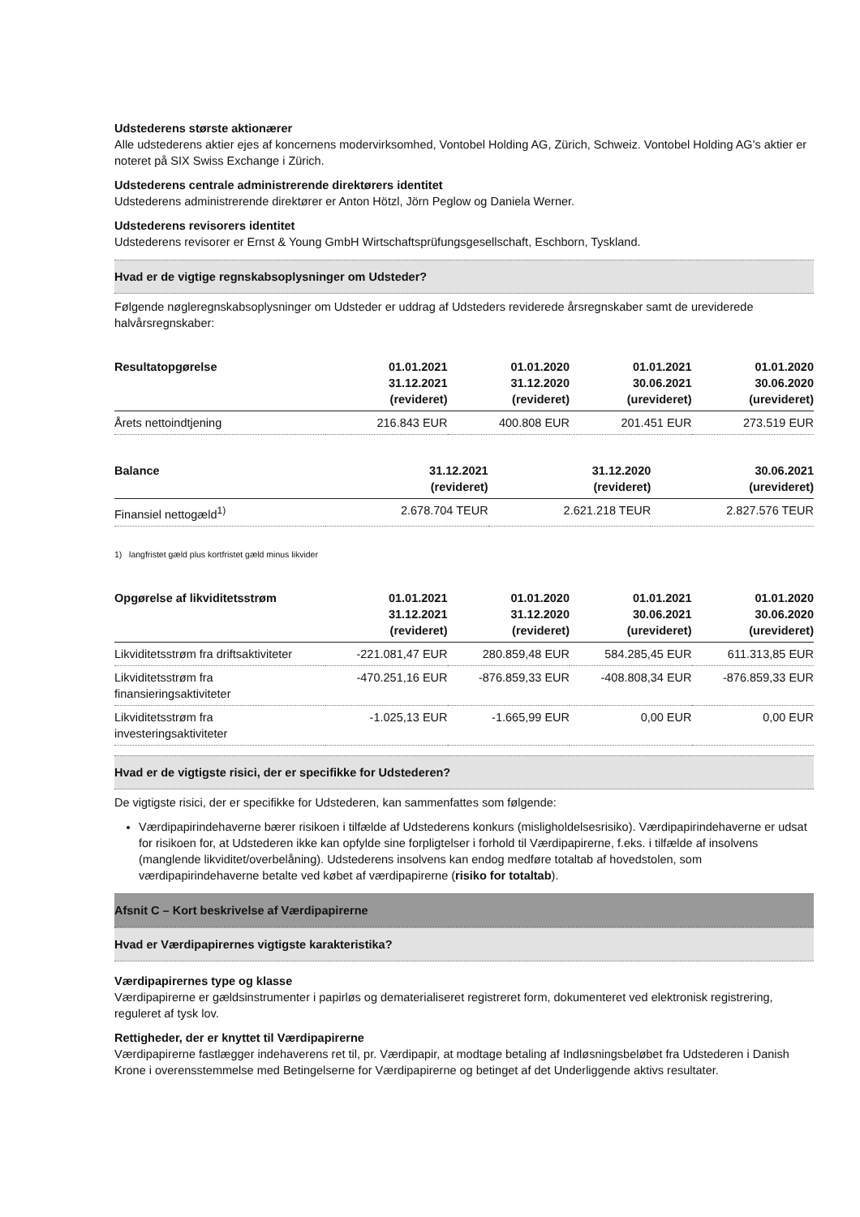Udstederens største aktionærer
Alle udstederens aktier ejes af koncernens modervirksomhed, Vontobel Holding AG, Zürich, Schweiz. Vontobel Holding AG's aktier er noteret på SIX Swiss Exchange i Zürich.
Udstederens centrale administrerende direktørers identitet
Udstederens administrerende direktører er Anton Hötzl, Jörn Peglow og Daniela Werner.
Udstederens revisorers identitet
Udstederens revisorer er Ernst & Young GmbH Wirtschaftsprüfungsgesellschaft, Eschborn, Tyskland.
Hvad er de vigtige regnskabsoplysninger om Udsteder?
Følgende nøgleregnskabsoplysninger om Udsteder er uddrag af Udsteders reviderede årsregnskaber samt de ureviderede halvårsregnskaber:
| Resultatopgørelse | 01.01.2021 31.12.2021 (revideret) | 01.01.2020 31.12.2020 (revideret) | 01.01.2021 30.06.2021 (urevideret) | 01.01.2020 30.06.2020 (urevideret) |
| --- | --- | --- | --- | --- |
| Årets nettoindtjening | 216.843 EUR | 400.808 EUR | 201.451 EUR | 273.519 EUR |
| Balance | 31.12.2021 (revideret) | 31.12.2020 (revideret) | 30.06.2021 (urevideret) | |
| --- | --- | --- | --- | --- |
| Finansiel nettogæld<sup>1)</sup> | 2.678.704 TEUR | 2.621.218 TEUR | 2.827.576 TEUR | |
1) langfristet gæld plus kortfristet gæld minus likvider
| Opgørelse af likviditetsstrøm | 01.01.2021 31.12.2021 (revideret) | 01.01.2020 31.12.2020 (revideret) | 01.01.2021 30.06.2021 (urevideret) | 01.01.2020 30.06.2020 (urevideret) |
| --- | --- | --- | --- | --- |
| Likviditetsstrøm fra driftsaktiviteter | -221.081,47 EUR | 280.859,48 EUR | 584.285,45 EUR | 611.313,85 EUR |
| Likviditetsstrøm fra finansieringsaktiviteter | -470.251,16 EUR | -876.859,33 EUR | -408.808,34 EUR | -876.859,33 EUR |
| Likviditetsstrøm fra investeringsaktiviteter | -1.025,13 EUR | -1.665,99 EUR | 0,00 EUR | 0,00 EUR |
Hvad er de vigtigste risici, der er specifikke for Udstederen?
De vigtigste risici, der er specifikke for Udstederen, kan sammenfattes som følgende:
Værdipapirindehaverne bærer risikoen i tilfælde af Udstederens konkurs (misligholdelsesrisiko). Værdipapirindehaverne er udsat for risikoen for, at Udstederen ikke kan opfylde sine forpligtelser i forhold til Værdipapirerne, f.eks. i tilfælde af insolvens (manglende likviditet/overbelåning). Udstederens insolvens kan endog medføre totaltab af hovedstolen, som værdipapirindehaverne betalte ved købet af værdipapirerne (risiko for totaltab).
Afsnit C – Kort beskrivelse af Værdipapirerne
Hvad er Værdipapirernes vigtigste karakteristika?
Værdipapirernes type og klasse
Værdipapirerne er gældsinstrumenter i papirløs og dematerialiseret registreret form, dokumenteret ved elektronisk registrering, reguleret af tysk lov.
Rettigheder, der er knyttet til Værdipapirerne
Værdipapirerne fastlægger indehaverens ret til, pr. Værdipapir, at modtage betaling af Indløsningsbeløbet fra Udstederen i Danish Krone i overensstemmelse med Betingelserne for Værdipapirerne og betinget af det Underliggende aktivs resultater.